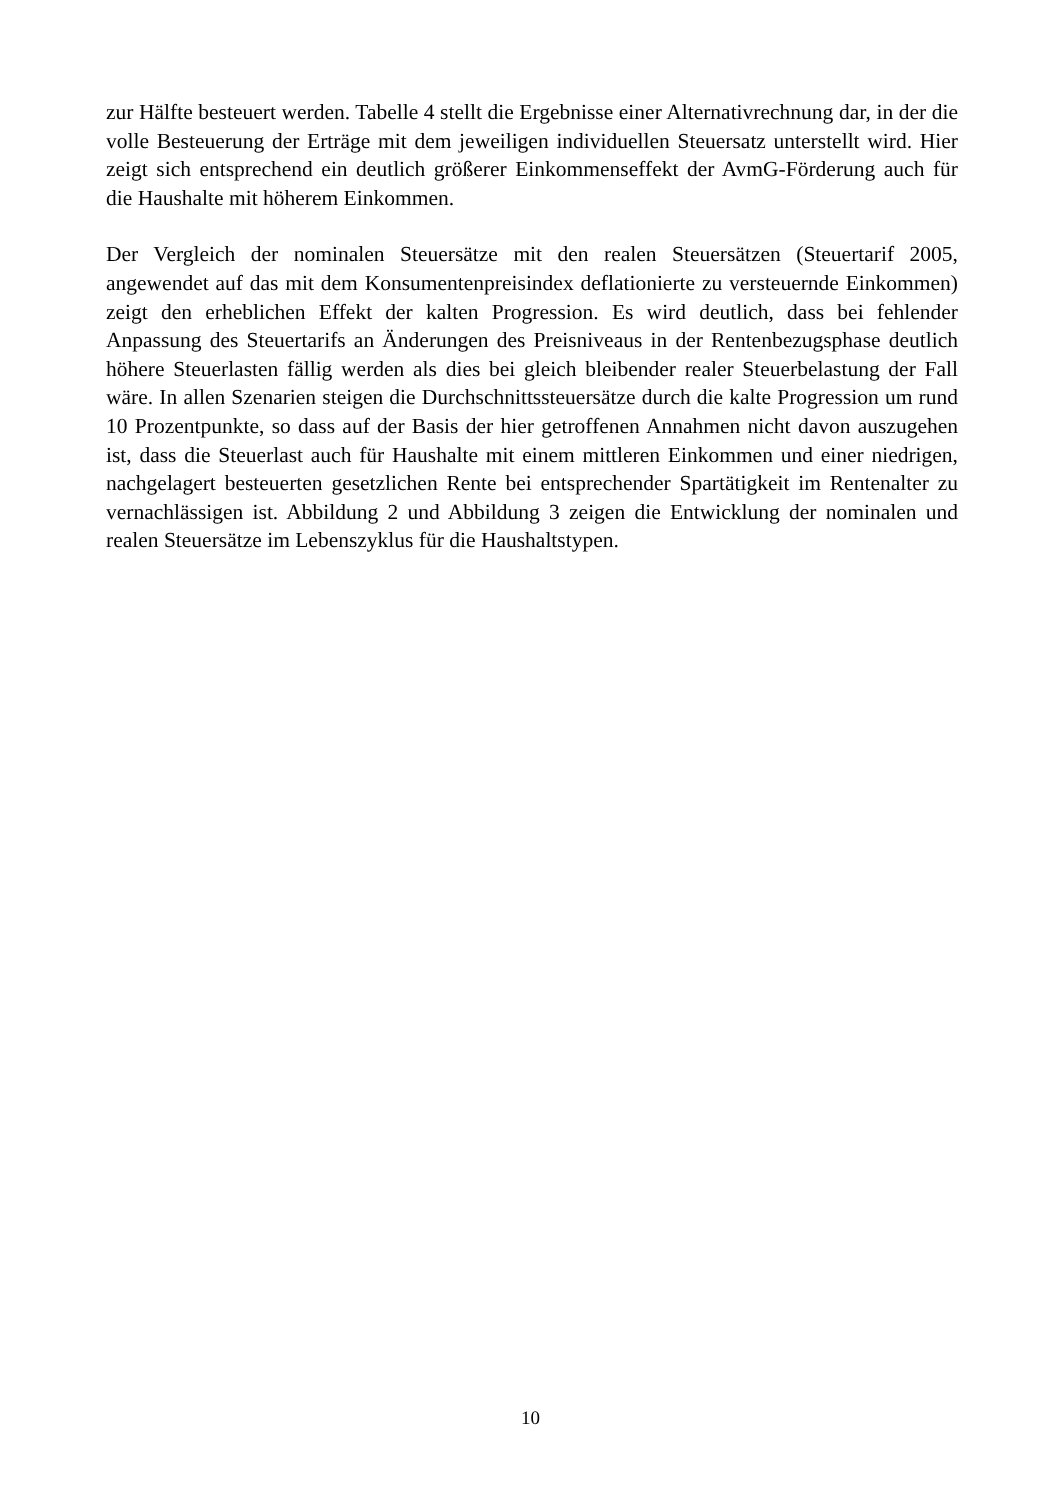zur Hälfte besteuert werden. Tabelle 4 stellt die Ergebnisse einer Alternativrechnung dar, in der die volle Besteuerung der Erträge mit dem jeweiligen individuellen Steuersatz unterstellt wird. Hier zeigt sich entsprechend ein deutlich größerer Einkommenseffekt der AvmG-Förderung auch für die Haushalte mit höherem Einkommen.
Der Vergleich der nominalen Steuersätze mit den realen Steuersätzen (Steuertarif 2005, angewendet auf das mit dem Konsumentenpreisindex deflationierte zu versteuernde Einkommen) zeigt den erheblichen Effekt der kalten Progression. Es wird deutlich, dass bei fehlender Anpassung des Steuertarifs an Änderungen des Preisniveaus in der Rentenbezugsphase deutlich höhere Steuerlasten fällig werden als dies bei gleich bleibender realer Steuerbelastung der Fall wäre. In allen Szenarien steigen die Durchschnittssteuersätze durch die kalte Progression um rund 10 Prozentpunkte, so dass auf der Basis der hier getroffenen Annahmen nicht davon auszugehen ist, dass die Steuerlast auch für Haushalte mit einem mittleren Einkommen und einer niedrigen, nachgelagert besteuerten gesetzlichen Rente bei entsprechender Spartätigkeit im Rentenalter zu vernachlässigen ist. Abbildung 2 und Abbildung 3 zeigen die Entwicklung der nominalen und realen Steuersätze im Lebenszyklus für die Haushaltstypen.
10